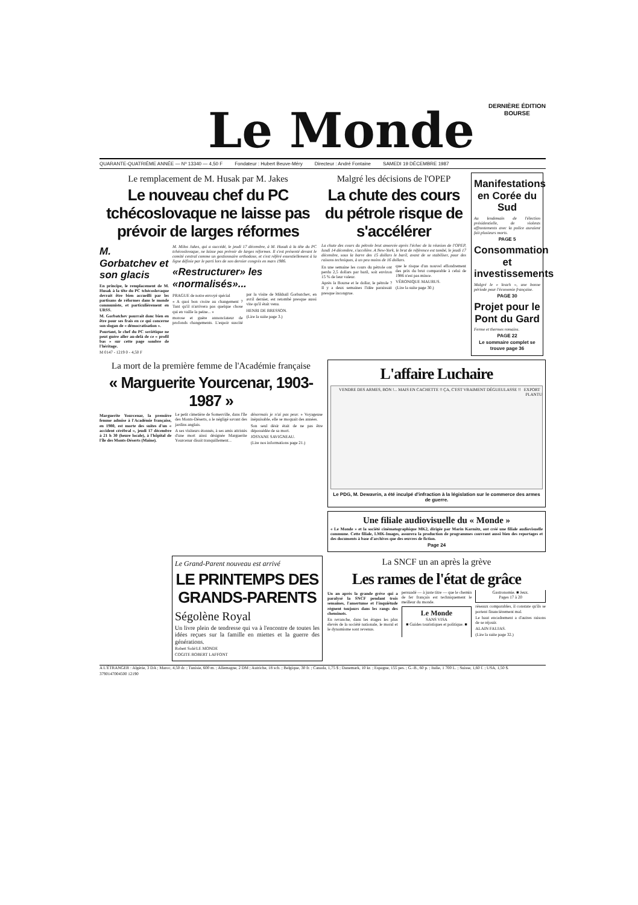Le Monde
DERNIÈRE ÉDITION
BOURSE
QUARANTE-QUATRIÈME ANNÉE — Nº 13340 — 4,50 F Fondateur : Hubert Beuve-Méry Directeur : André Fontaine SAMEDI 19 DÉCEMBRE 1987
Le remplacement de M. Husak par M. Jakes
Le nouveau chef du PC tchécoslovaque ne laisse pas prévoir de larges réformes
M. Gorbatchev et son glacis
En principe, le remplacement de M. Husak à la tête du PC tchécoslovaque devrait être bien accueilli par les partisans de réformes dans le monde communiste, et particulièrement en URSS.
M. Gorbatchev pourrait donc bien en être pour ses frais en ce qui concerne son slogan de « démocratisation ».
Pourtant, le chef du PC soviétique ne peut guère aller au-delà de ce « profil bas » sur cette page sombre de l'héritage.
M 0147 - 1219 0 - 4,50 F
M. Milos Jakes, qui a succédé, le jeudi 17 décembre, à M. Husak à la tête du PC tchécoslovaque, ne laisse pas prévoir de larges réformes. Il s'est présenté devant le comité central comme un gestionnaire orthodoxe, et s'est référé essentiellement à la ligne définie par le parti lors de son dernier congrès en mars 1986.
«Restructurer» les «normalisés»...
PRAGUE de notre envoyé spécial
« A quoi bon croire au changement ? Tant qu'il n'arrivera pas quelque chose qui en vaille la peine... »
morose et guère annonciateur de profonds changements. L'espoir suscité par la visite de Mikhaïl Gorbatchev, en avril dernier, est retombé presque aussi vite qu'il était venu.
HENRI DE BRESSON.
(Lire la suite page 3.)
Malgré les décisions de l'OPEP
La chute des cours du pétrole risque de s'accélérer
La chute des cours du pétrole brut amorcée après l'échec de la réunion de l'OPEP, lundi 14 décembre, s'accélère. A New-York, le brut de référence est tombé, le jeudi 17 décembre, sous la barre des 15 dollars le baril, avant de se stabiliser, pour des raisons techniques, à un peu moins de 16 dollars.
En une semaine les cours du pétrole ont perdu 2,5 dollars par baril, soit environ 15 % de leur valeur.
Après la Bourse et le dollar, le pétrole ? Il y a deux semaines l'idée paraissait presque incongrue.
que le risque d'un nouvel effondrement des prix du brut comparable à celui de 1986 n'est pas mince.
VÉRONIQUE MAURUS.
(Lire la suite page 30.)
Manifestations en Corée du Sud
Au lendemain de l'élection présidentielle, de violents affrontements avec la police auraient fait plusieurs morts.
PAGE 5
Consommation et investissements
Malgré le « krach », une bonne période pour l'économie française.
PAGE 30
Projet pour le Pont du Gard
Ferme et thermes romains.
PAGE 22
Le sommaire complet se trouve page 36
La mort de la première femme de l'Académie française
« Marguerite Yourcenar, 1903-1987 »
Marguerite Yourcenar, la première femme admise à l'Académie française, en 1980, est morte des suites d'un « accident cérébral », jeudi 17 décembre à 21 h 30 (heure locale), à l'hôpital de l'île des Monts-Déserts (Maine).
Le petit cimetière de Somesville, dans l'île des Monts-Déserts, a le négligé savant des jardins anglais.
A ses visiteurs étonnés, à ses amis attristés d'une mort ainsi désignée Marguerite Yourcenar disait tranquillement...
désormais je n'ai pas peur. » Voyageuse inépuisable, elle se moquait des années.
Son seul désir était de ne pas être dépossédée de sa mort.
JOSYANE SAVIGNEAU.
(Lire nos informations page 21.)
L'affaire Luchaire
VENDRE DES ARMES, BON !... MAIS EN CACHETTE !! ÇA, C'EST VRAIMENT DÉGUEULASSE !! EXPORT PLANTU
Le PDG, M. Dewavrin, a été inculpé d'infraction à la législation sur le commerce des armes de guerre.
Une filiale audiovisuelle du « Monde »
« Le Monde » et la société cinématographique MK2, dirigée par Marin Karmitz, ont créé une filiale audiovisuelle commune. Cette filiale, LMK-Images, assurera la production de programmes couvrant aussi bien des reportages et des documents à base d'archives que des œuvres de fiction.
Page 24
Le Grand-Parent nouveau est arrivé
LE PRINTEMPS DES GRANDS-PARENTS
Ségolène Royal
Un livre plein de tendresse qui va à l'encontre de toutes les idées reçues sur la famille en miettes et la guerre des générations.
Robert Solé/LE MONDE
COGITE ROBERT LAFFONT
La SNCF un an après la grève
Les rames de l'état de grâce
Un an après la grande grève qui a paralysé la SNCF pendant trois semaines, l'amertume et l'inquiétude règnent toujours dans les rangs des cheminots.
En revanche, dans les étages les plus élevés de la société nationale, le moral et le dynamisme sont revenus.
persuadé — à juste titre — que le chemin de fer français est techniquement le meilleur du monde.
Le Monde
SANS VISA
■ Guides touristiques et politique. ■ Gastronomie. ■ Jeux.
Pages 17 à 20
réseaux comparables, il constate qu'ils se portent financièrement mal.
Le haut encadrement a d'autres raisons de se réjouir.
ALAIN FAUJAS.
(Lire la suite page 32.)
A L'ÉTRANGER : Algérie, 3 DA ; Maroc, 4,50 dr. ; Tunisie, 600 m. ; Allemagne, 2 DM ; Autriche, 18 sch. ; Belgique, 30 fr. ; Canada, 1,75 $ ; Danemark, 10 kr. ; Espagne, 155 pes. ; G.-B., 60 p. ; Italie, 1 700 L. ; Suisse, 1,60 f. ; USA, 1,50 $.
3790147004500 12190